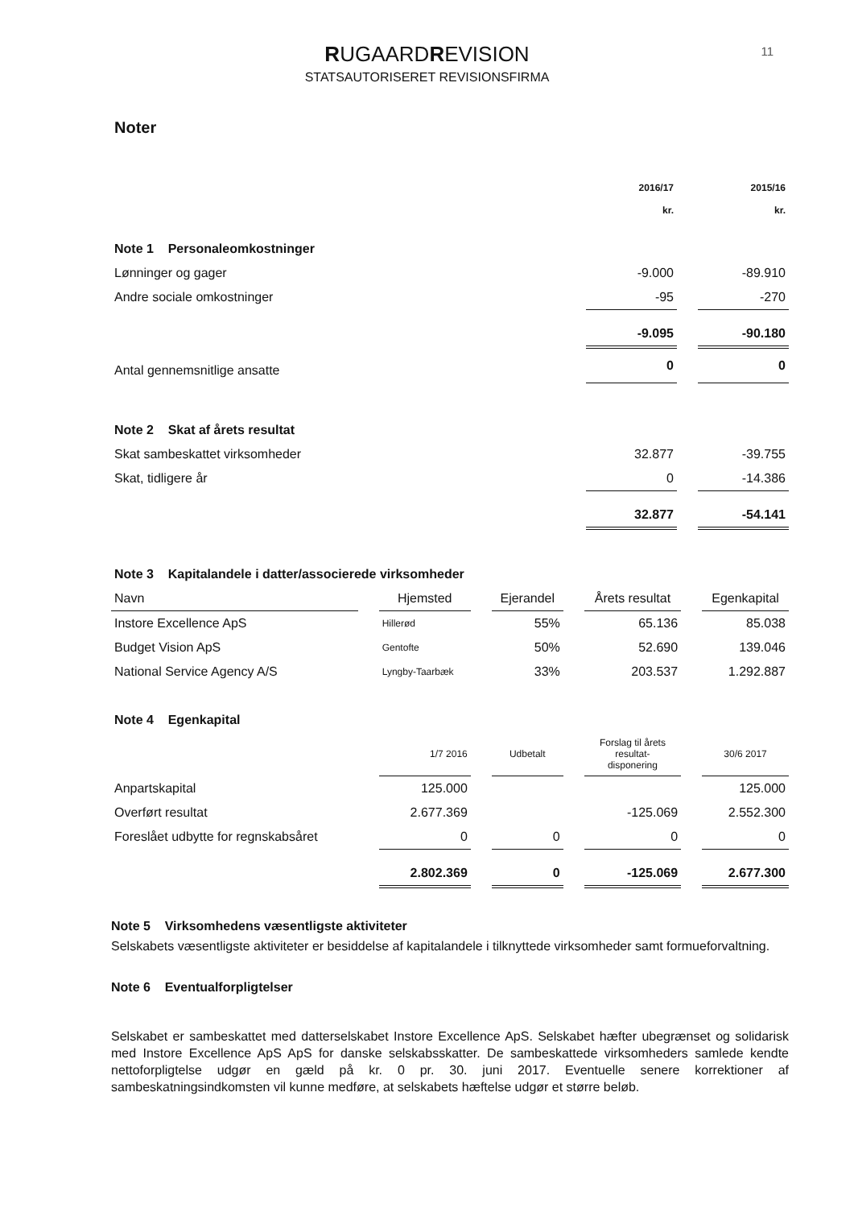11
RUGAARDREVISION
STATSAUTORISERET REVISIONSFIRMA
Noter
| | 2016/17 kr. | | 2015/16 kr. |
| Note 1 Personaleomkostninger | | | |
| Lønninger og gager | -9.000 | | -89.910 |
| Andre sociale omkostninger | -95 | | -270 |
| | -9.095 | | -90.180 |
| Antal gennemsnitlige ansatte | 0 | | 0 |
| Note 2 Skat af årets resultat | | | |
| Skat sambeskattet virksomheder | 32.877 | | -39.755 |
| Skat, tidligere år | 0 | | -14.386 |
| | 32.877 | | -54.141 |
| Note 3 Kapitalandele i datter/associerede virksomheder | | | | | | | | |
| Navn | | Hjemsted | | Ejerandel | | Årets resultat | | Egenkapital |
| Instore Excellence ApS | | Hillerød | | 55% | | 65.136 | | 85.038 |
| Budget Vision ApS | | Gentofte | | 50% | | 52.690 | | 139.046 |
| National Service Agency A/S | | Lyngby-Taarbæk | | 33% | | 203.537 | | 1.292.887 |
| Note 4 Egenkapital | | | | | | | | |
| | | 1/7 2016 | | Udbetalt | | Forslag til årets resultat- disponering | | 30/6 2017 |
| Anpartskapital | | 125.000 | | | | | | 125.000 |
| Overført resultat | | 2.677.369 | | | | -125.069 | | 2.552.300 |
| Foreslået udbytte for regnskabsåret | | 0 | | 0 | | 0 | | 0 |
| | | 2.802.369 | | 0 | | -125.069 | | 2.677.300 |
Note 5 Virksomhedens væsentligste aktiviteter
Selskabets væsentligste aktiviteter er besiddelse af kapitalandele i tilknyttede virksomheder samt formueforvaltning.
Note 6 Eventualforpligtelser
Selskabet er sambeskattet med datterselskabet Instore Excellence ApS. Selskabet hæfter ubegrænset og solidarisk med Instore Excellence ApS ApS for danske selskabsskatter. De sambeskattede virksomheders samlede kendte nettoforpligtelse udgør en gæld på kr. 0 pr. 30. juni 2017. Eventuelle senere korrektioner af sambeskatningsindkomsten vil kunne medføre, at selskabets hæftelse udgør et større beløb.